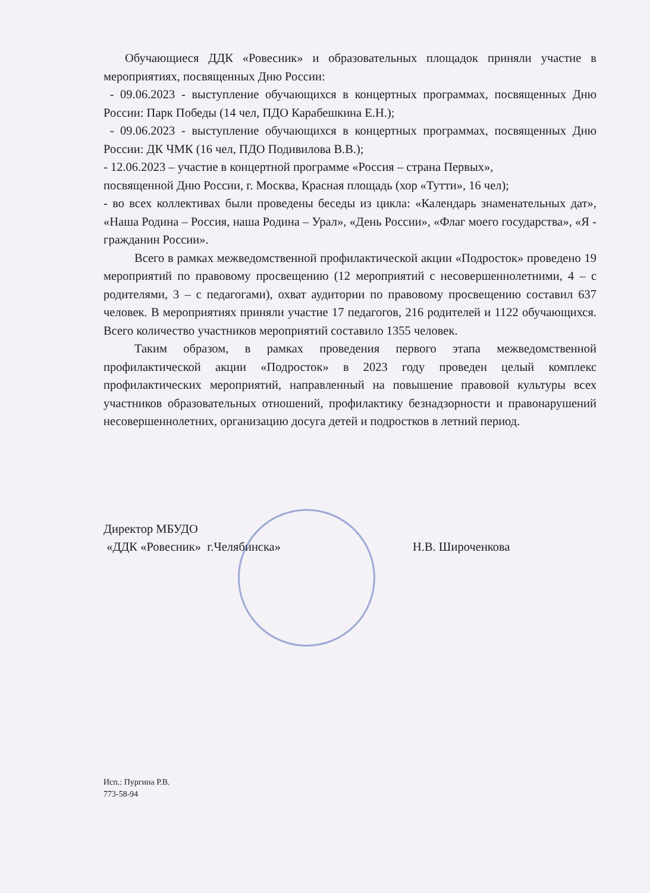Обучающиеся ДДК «Ровесник» и образовательных площадок приняли участие в мероприятиях, посвященных Дню России:
- 09.06.2023 - выступление обучающихся в концертных программах, посвященных Дню России: Парк Победы (14 чел, ПДО Карабешкина Е.Н.);
- 09.06.2023 - выступление обучающихся в концертных программах, посвященных Дню России: ДК ЧМК (16 чел, ПДО Подивилова В.В.);
- 12.06.2023 – участие в концертной программе «Россия – страна Первых»,
посвященной Дню России, г. Москва, Красная площадь (хор «Тутти», 16 чел);
- во всех коллективах были проведены беседы из цикла: «Календарь знаменательных дат», «Наша Родина – Россия, наша Родина – Урал», «День России», «Флаг моего государства», «Я - гражданин России».
Всего в рамках межведомственной профилактической акции «Подросток» проведено 19 мероприятий по правовому просвещению (12 мероприятий с несовершеннолетними, 4 – с родителями, 3 – с педагогами), охват аудитории по правовому просвещению составил 637 человек. В мероприятиях приняли участие 17 педагогов, 216 родителей и 1122 обучающихся. Всего количество участников мероприятий составило 1355 человек.
Таким образом, в рамках проведения первого этапа межведомственной профилактической акции «Подросток» в 2023 году проведен целый комплекс профилактических мероприятий, направленный на повышение правовой культуры всех участников образовательных отношений, профилактику безнадзорности и правонарушений несовершеннолетних, организацию досуга детей и подростков в летний период.
Директор МБУДО
«ДДК «Ровесник» г.Челябинска»
Н.В. Широченкова
Исп.: Пургина Р.В.
773-58-94